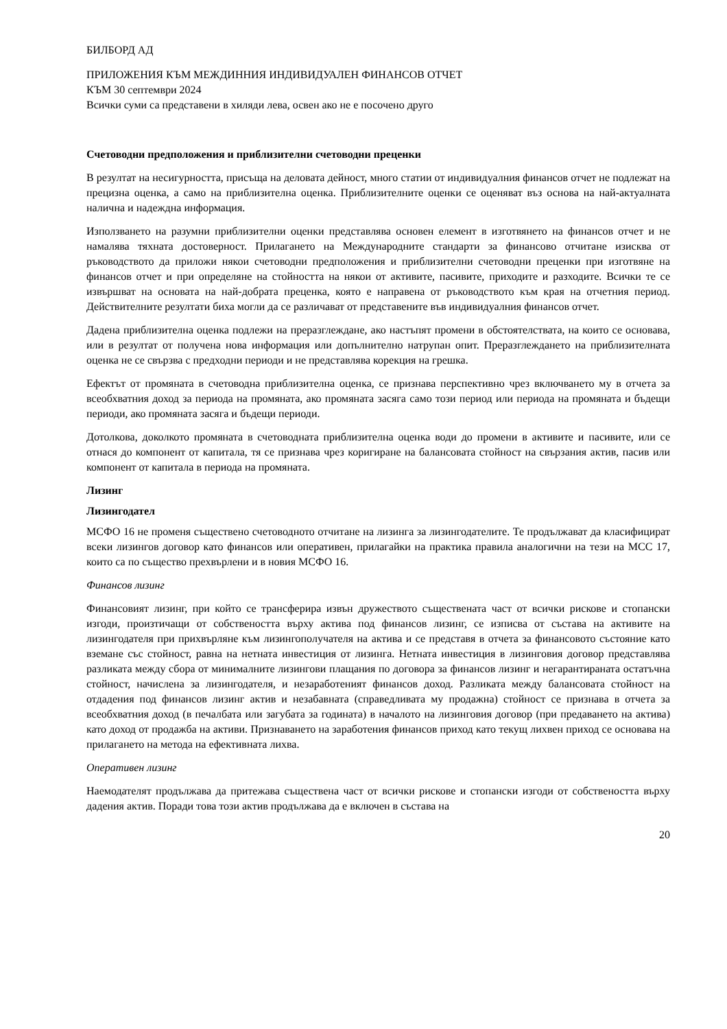БИЛБОРД АД
ПРИЛОЖЕНИЯ КЪМ МЕЖДИННИЯ ИНДИВИДУАЛЕН ФИНАНСОВ ОТЧЕТ
КЪМ 30 септември 2024
Всички суми са представени в хиляди лева, освен ако не е посочено друго
Счетоводни предположения и приблизителни счетоводни преценки
В резултат на несигурността, присъща на деловата дейност, много статии от индивидуалния финансов отчет не подлежат на прецизна оценка, а само на приблизителна оценка. Приблизителните оценки се оценяват въз основа на най-актуалната налична и надеждна информация.
Използването на разумни приблизителни оценки представлява основен елемент в изготвянето на финансов отчет и не намалява тяхната достоверност. Прилагането на Международните стандарти за финансово отчитане изисква от ръководството да приложи някои счетоводни предположения и приблизителни счетоводни преценки при изготвяне на финансов отчет и при определяне на стойността на някои от активите, пасивите, приходите и разходите. Всички те се извършват на основата на най-добрата преценка, която е направена от ръководството към края на отчетния период. Действителните резултати биха могли да се различават от представените във индивидуалния финансов отчет.
Дадена приблизителна оценка подлежи на преразглеждане, ако настъпят промени в обстоятелствата, на които се основава, или в резултат от получена нова информация или допълнително натрупан опит. Преразглеждането на приблизителната оценка не се свързва с предходни периоди и не представлява корекция на грешка.
Ефектът от промяната в счетоводна приблизителна оценка, се признава перспективно чрез включването му в отчета за всеобхватния доход за периода на промяната, ако промяната засяга само този период или периода на промяната и бъдещи периоди, ако промяната засяга и бъдещи периоди.
Дотолкова, доколкото промяната в счетоводната приблизителна оценка води до промени в активите и пасивите, или се отнася до компонент от капитала, тя се признава чрез коригиране на балансовата стойност на свързания актив, пасив или компонент от капитала в периода на промяната.
Лизинг
Лизингодател
МСФО 16 не променя съществено счетоводното отчитане на лизинга за лизингодателите. Те продължават да класифицират всеки лизингов договор като финансов или оперативен, прилагайки на практика правила аналогични на тези на МСС 17, които са по същество прехвърлени и в новия МСФО 16.
Финансов лизинг
Финансовият лизинг, при който се трансферира извън дружеството съществената част от всички рискове и стопански изгоди, произтичащи от собствеността върху актива под финансов лизинг, се изписва от състава на активите на лизингодателя при прихвърляне към лизингополучателя на актива и се представя в отчета за финансовото състояние като вземане със стойност, равна на нетната инвестиция от лизинга. Нетната инвестиция в лизинговия договор представлява разликата между сбора от минималните лизингови плащания по договора за финансов лизинг и негарантираната остатъчна стойност, начислена за лизингодателя, и незаработеният финансов доход. Разликата между балансовата стойност на отдадения под финансов лизинг актив и незабавната (справедливата му продажна) стойност се признава в отчета за всеобхватния доход (в печалбата или загубата за годината) в началото на лизинговия договор (при предаването на актива) като доход от продажба на активи. Признаването на заработения финансов приход като текущ лихвен приход се основава на прилагането на метода на ефективната лихва.
Оперативен лизинг
Наемодателят продължава да притежава съществена част от всички рискове и стопански изгоди от собствеността върху дадения актив. Поради това този актив продължава да е включен в състава на
20